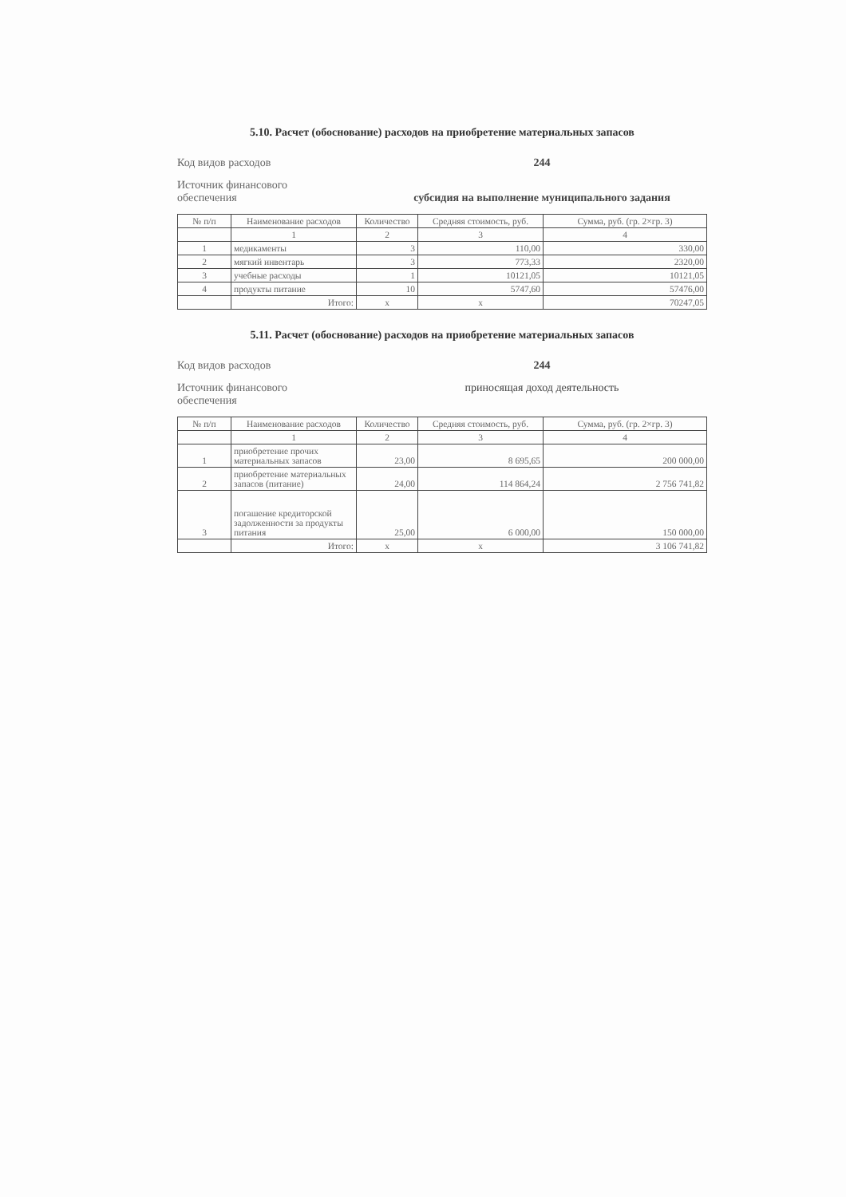5.10. Расчет (обоснование) расходов на приобретение материальных запасов
Код видов расходов 244
Источник финансового
обеспечения
субсидия на выполнение муниципального задания
| № п/п | Наименование расходов | Количество | Средняя стоимость, руб. | Сумма, руб. (гр. 2×гр. 3) |
| --- | --- | --- | --- | --- |
| | 1 | 2 | 3 | 4 |
| 1 | медикаменты | 3 | 110,00 | 330,00 |
| 2 | мягкий инвентарь | 3 | 773,33 | 2320,00 |
| 3 | учебные расходы | 1 | 10121,05 | 10121,05 |
| 4 | продукты питание | 10 | 5747,60 | 57476,00 |
| | Итого: | x | x | 70247,05 |
5.11. Расчет (обоснование) расходов на приобретение материальных запасов
Код видов расходов 244
Источник финансового
обеспечения
приносящая доход деятельность
| № п/п | Наименование расходов | Количество | Средняя стоимость, руб. | Сумма, руб. (гр. 2×гр. 3) |
| --- | --- | --- | --- | --- |
| | 1 | 2 | 3 | 4 |
| 1 | приобретение прочих материальных запасов | 23,00 | 8 695,65 | 200 000,00 |
| 2 | приобретение материальных запасов (питание) | 24,00 | 114 864,24 | 2 756 741,82 |
| 3 | погашение кредиторской задолженности за продукты питания | 25,00 | 6 000,00 | 150 000,00 |
| | Итого: | x | x | 3 106 741,82 |